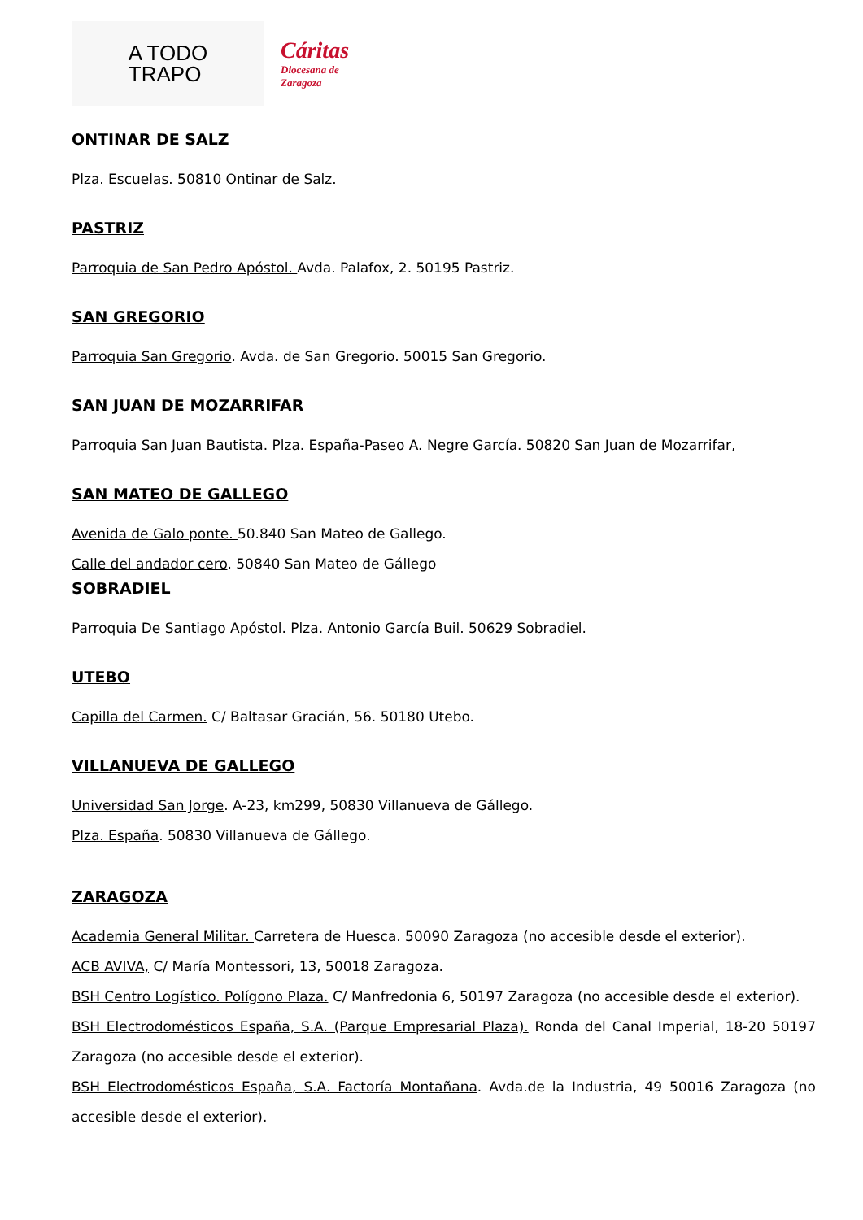A TODO
TRAPO
Cáritas
Diocesana de
Zaragoza
ONTINAR DE SALZ
Plza. Escuelas. 50810 Ontinar de Salz.
PASTRIZ
Parroquia de San Pedro Apóstol. Avda. Palafox, 2. 50195 Pastriz.
SAN GREGORIO
Parroquia San Gregorio. Avda. de San Gregorio. 50015 San Gregorio.
SAN JUAN DE MOZARRIFAR
Parroquia San Juan Bautista. Plza. España-Paseo A. Negre García. 50820 San Juan de Mozarrifar,
SAN MATEO DE GALLEGO
Avenida de Galo ponte. 50.840 San Mateo de Gallego.
Calle del andador cero. 50840 San Mateo de Gállego
SOBRADIEL
Parroquia De Santiago Apóstol. Plza. Antonio García Buil. 50629 Sobradiel.
UTEBO
Capilla del Carmen. C/ Baltasar Gracián, 56. 50180 Utebo.
VILLANUEVA DE GALLEGO
Universidad San Jorge. A-23, km299, 50830 Villanueva de Gállego.
Plza. España. 50830 Villanueva de Gállego.
ZARAGOZA
Academia General Militar. Carretera de Huesca. 50090 Zaragoza (no accesible desde el exterior).
ACB AVIVA, C/ María Montessori, 13, 50018 Zaragoza.
BSH Centro Logístico. Polígono Plaza. C/ Manfredonia 6, 50197 Zaragoza (no accesible desde el exterior).
BSH Electrodomésticos España, S.A. (Parque Empresarial Plaza). Ronda del Canal Imperial, 18-20 50197 Zaragoza (no accesible desde el exterior).
BSH Electrodomésticos España, S.A. Factoría Montañana. Avda.de la Industria, 49 50016 Zaragoza (no accesible desde el exterior).